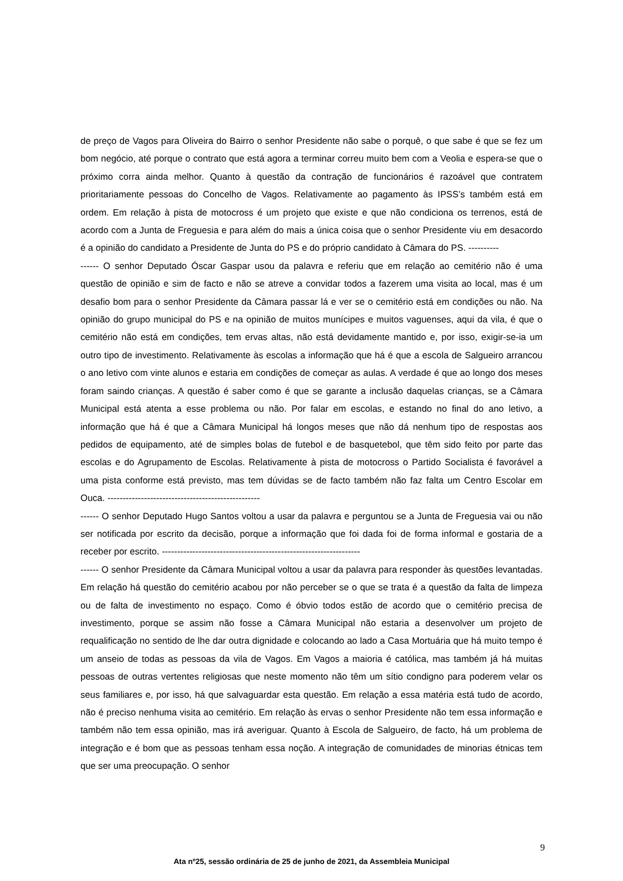de preço de Vagos para Oliveira do Bairro o senhor Presidente não sabe o porquê, o que sabe é que se fez um bom negócio, até porque o contrato que está agora a terminar correu muito bem com a Veolia e espera-se que o próximo corra ainda melhor. Quanto à questão da contração de funcionários é razoável que contratem prioritariamente pessoas do Concelho de Vagos. Relativamente ao pagamento às IPSS’s também está em ordem. Em relação à pista de motocross é um projeto que existe e que não condiciona os terrenos, está de acordo com a Junta de Freguesia e para além do mais a única coisa que o senhor Presidente viu em desacordo é a opinião do candidato a Presidente de Junta do PS e do próprio candidato à Câmara do PS. ----------
------ O senhor Deputado Óscar Gaspar usou da palavra e referiu que em relação ao cemitério não é uma questão de opinião e sim de facto e não se atreve a convidar todos a fazerem uma visita ao local, mas é um desafio bom para o senhor Presidente da Câmara passar lá e ver se o cemitério está em condições ou não. Na opinião do grupo municipal do PS e na opinião de muitos munícipes e muitos vaguenses, aqui da vila, é que o cemitério não está em condições, tem ervas altas, não está devidamente mantido e, por isso, exigir-se-ia um outro tipo de investimento. Relativamente às escolas a informação que há é que a escola de Salgueiro arrancou o ano letivo com vinte alunos e estaria em condições de começar as aulas. A verdade é que ao longo dos meses foram saindo crianças. A questão é saber como é que se garante a inclusão daquelas crianças, se a Câmara Municipal está atenta a esse problema ou não. Por falar em escolas, e estando no final do ano letivo, a informação que há é que a Câmara Municipal há longos meses que não dá nenhum tipo de respostas aos pedidos de equipamento, até de simples bolas de futebol e de basquetebol, que têm sido feito por parte das escolas e do Agrupamento de Escolas. Relativamente à pista de motocross o Partido Socialista é favorável a uma pista conforme está previsto, mas tem dúvidas se de facto também não faz falta um Centro Escolar em Ouca. --------------------------------------------------
------ O senhor Deputado Hugo Santos voltou a usar da palavra e perguntou se a Junta de Freguesia vai ou não ser notificada por escrito da decisão, porque a informação que foi dada foi de forma informal e gostaria de a receber por escrito. -----------------------------------------------------------------
------ O senhor Presidente da Câmara Municipal voltou a usar da palavra para responder às questões levantadas. Em relação há questão do cemitério acabou por não perceber se o que se trata é a questão da falta de limpeza ou de falta de investimento no espaço. Como é óbvio todos estão de acordo que o cemitério precisa de investimento, porque se assim não fosse a Câmara Municipal não estaria a desenvolver um projeto de requalificação no sentido de lhe dar outra dignidade e colocando ao lado a Casa Mortuária que há muito tempo é um anseio de todas as pessoas da vila de Vagos. Em Vagos a maioria é católica, mas também já há muitas pessoas de outras vertentes religiosas que neste momento não têm um sítio condigno para poderem velar os seus familiares e, por isso, há que salvaguardar esta questão. Em relação a essa matéria está tudo de acordo, não é preciso nenhuma visita ao cemitério. Em relação às ervas o senhor Presidente não tem essa informação e também não tem essa opinião, mas irá averiguar. Quanto à Escola de Salgueiro, de facto, há um problema de integração e é bom que as pessoas tenham essa noção. A integração de comunidades de minorias étnicas tem que ser uma preocupação. O senhor
9
Ata nº25, sessão ordinária de 25 de junho de 2021, da Assembleia Municipal